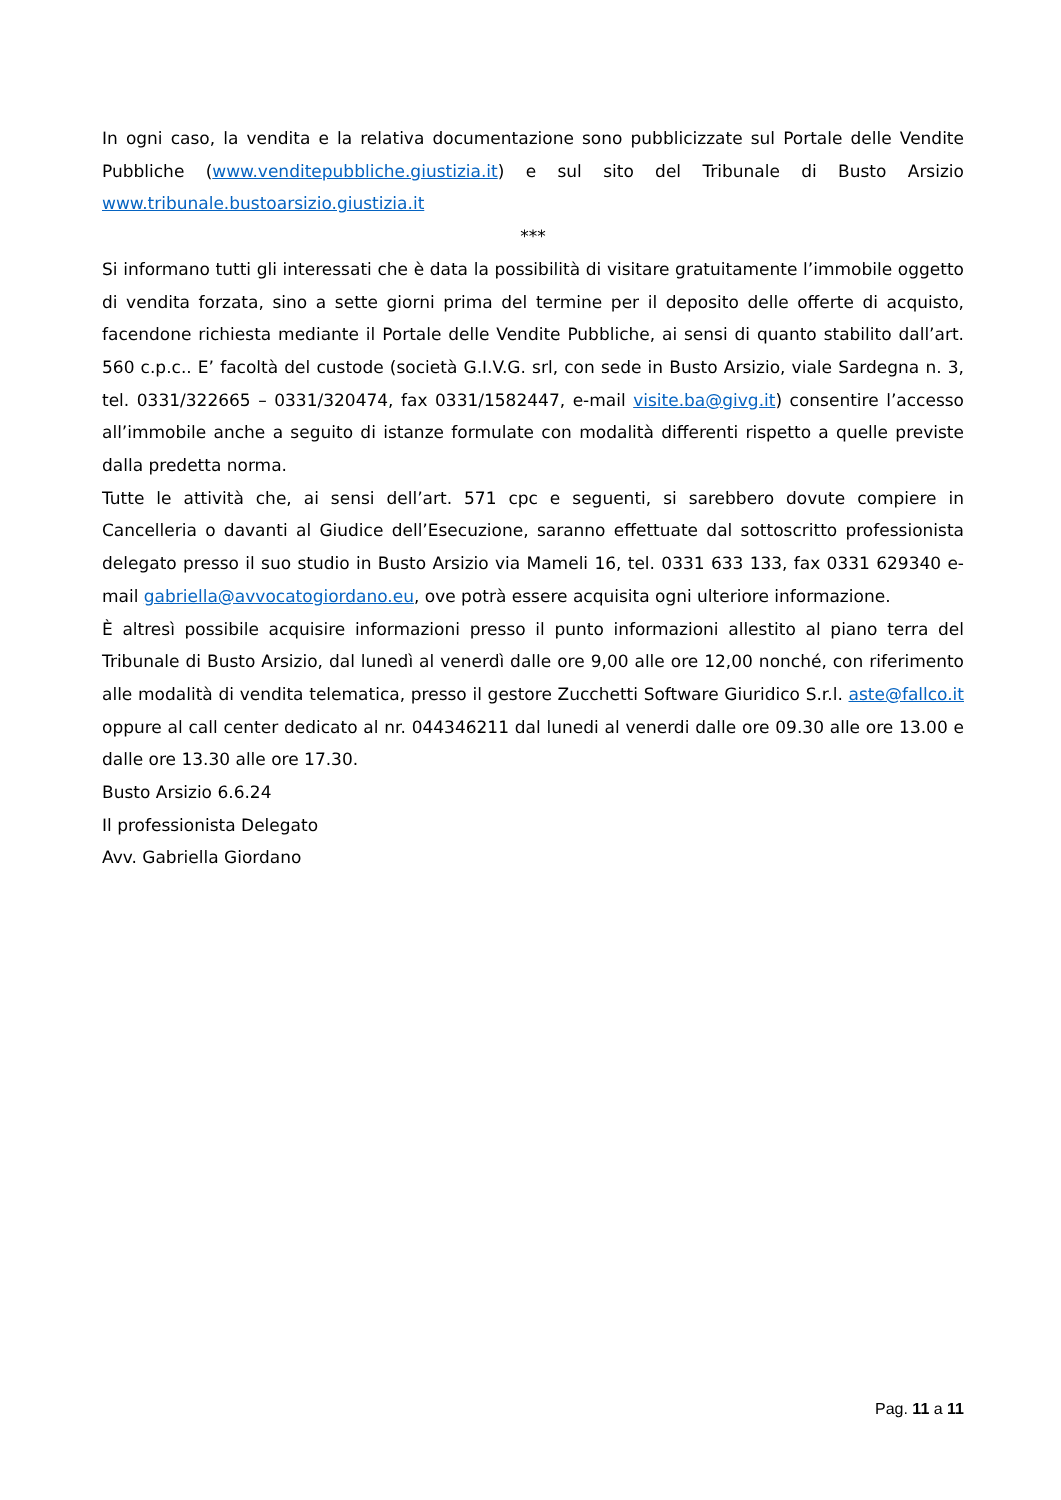In ogni caso, la vendita e la relativa documentazione sono pubblicizzate sul Portale delle Vendite Pubbliche (www.venditepubbliche.giustizia.it) e sul sito del Tribunale di Busto Arsizio www.tribunale.bustoarsizio.giustizia.it
***
Si informano tutti gli interessati che è data la possibilità di visitare gratuitamente l’immobile oggetto di vendita forzata, sino a sette giorni prima del termine per il deposito delle offerte di acquisto, facendone richiesta mediante il Portale delle Vendite Pubbliche, ai sensi di quanto stabilito dall’art. 560 c.p.c.. E’ facoltà del custode (società G.I.V.G. srl, con sede in Busto Arsizio, viale Sardegna n. 3, tel. 0331/322665 – 0331/320474, fax 0331/1582447, e-mail visite.ba@givg.it) consentire l’accesso all’immobile anche a seguito di istanze formulate con modalità differenti rispetto a quelle previste dalla predetta norma.
Tutte le attività che, ai sensi dell’art. 571 cpc e seguenti, si sarebbero dovute compiere in Cancelleria o davanti al Giudice dell’Esecuzione, saranno effettuate dal sottoscritto professionista delegato presso il suo studio in Busto Arsizio via Mameli 16, tel. 0331 633 133, fax 0331 629340 e-mail gabriella@avvocatogiordano.eu, ove potrà essere acquisita ogni ulteriore informazione.
È altresì possibile acquisire informazioni presso il punto informazioni allestito al piano terra del Tribunale di Busto Arsizio, dal lunedì al venerdì dalle ore 9,00 alle ore 12,00 nonché, con riferimento alle modalità di vendita telematica, presso il gestore Zucchetti Software Giuridico S.r.l. aste@fallco.it oppure al call center dedicato al nr. 044346211 dal lunedi al venerdi dalle ore 09.30 alle ore 13.00 e dalle ore 13.30 alle ore 17.30.
Busto Arsizio 6.6.24
Il professionista Delegato
Avv. Gabriella Giordano
Pag. 11 a 11